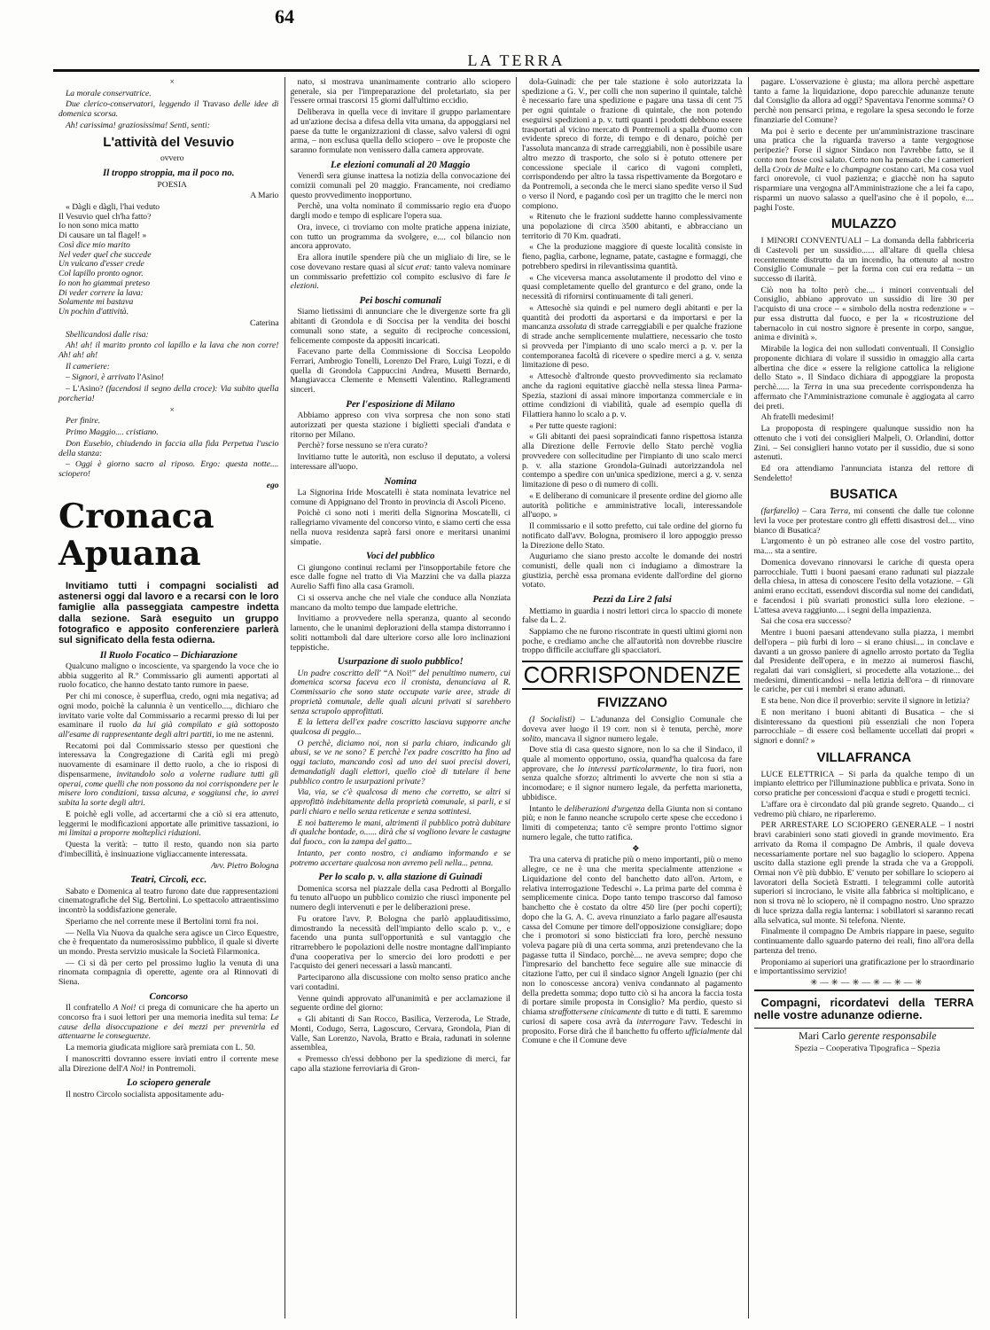64
LA TERRA
×
La morale conservatrice.
Due clerico-conservatori, leggendo il Travaso delle idee di domenica scorsa.
Ah! carissima! graziosissima! Senti, senti:
L'attività del Vesuvio
ovvero
Il troppo stroppia, ma il poco no.
POESIA
A Mario
« Dàgli e dàgli, l'hai veduto
Il Vesuvio quel ch'ha fatto?
Io non sono mica matto
Di causare un tal flagel! »
Così dice mio marito
Nel veder quel che succede
Un vulcano d'esser crede
Col lapillo pronto ognor.
Io non ho giammai preteso
Di veder correre la lava:
Solamente mi bastava
Un pochin d'attività.
Caterina
Sbellicandosi dalle risa:
Ah! ah! il marito pronto col lapillo e la lava che non corre! Ah! ah! ah!
Il cameriere:
– Signori, è arrivato l'Asino!
– L'Asino? (facendosi il segno della croce): Via subito quella porcheria!
×
Per finire.
Primo Maggio.... cristiano.
Don Eusebio, chiudendo in faccia alla fida Perpetua l'uscio della stanza:
– Oggi è giorno sacro al riposo. Ergo: questa notte.... sciopero!
ego
Cronaca Apuana
Invitiamo tutti i compagni socialisti ad astenersi oggi dal lavoro e a recarsi con le loro famiglie alla passeggiata campestre indetta dalla sezione. Sarà eseguito un gruppo fotografico e apposito conferenziere parlerà sul significato della festa odierna.
Il Ruolo Focatico – Dichiarazione
Qualcuno maligno o incosciente, va spargendo la voce che io abbia suggerito al R.º Commissario gli aumenti apportati al ruolo focatico, che hanno destato tanto rumore in paese.
Per chi mi conosce, è superflua, credo, ogni mia negativa; ad ogni modo, poichè la calunnia è un venticello...., dichiaro che invitato varie volte dal Commissario a recarmi presso di lui per esaminare il ruolo da lui già compilato e già sottoposto all'esame di rappresentante degli altri partiti, io me ne astenni.
Recatomi poi dal Commissario stesso per questioni che interessava la Congregazione di Carità egli mi pregò nuovamente di esaminare il detto ruolo, a che io risposi di dispensarmene, invitandolo solo a volerne radiare tutti gli operai, come quelli che non possono da noi corrispondere per le misere loro condizioni, tassa alcuna, e soggiunsi che, io avrei subita la sorte degli altri.
E poichè egli volle, ad accertarmi che a ciò si era attenuto, leggermi le modificazioni apportate alle primitive tassazioni, io mi limitai a proporre molteplici riduzioni.
Questa la verità: – tutto il resto, quando non sia parto d'imbecillità, è insinuazione vigliaccamente interessata.
Avv. Pietro Bologna
Teatri, Circoli, ecc.
Sabato e Domenica al teatro furono date due rappresentazioni cinematografiche del Sig. Bertolini. Lo spettacolo attraentissimo incontrò la soddisfazione generale.
Speriamo che nel corrente mese il Bertolini torni fra noi.
— Nella Via Nuova da qualche sera agisce un Circo Equestre, che è frequentato da numerosissimo pubblico, il quale si diverte un mondo. Presta servizio musicale la Società Filarmonica.
— Ci si dà per certo pel prossimo luglio la venuta di una rinomata compagnia di operette, agente ora al Rinnovati di Siena.
Concorso
Il confratello A Noi! ci prega di comunicare che ha aperto un concorso fra i suoi lettori per una memoria inedita sul tema: Le cause della disoccupazione e dei mezzi per prevenirla ed attenuarne le conseguenze.
La memoria giudicata migliore sarà premiata con L. 50.
I manoscritti dovranno essere inviati entro il corrente mese alla Direzione dell'A Noi! in Pontremoli.
Lo sciopero generale
Il nostro Circolo socialista appositamente adu-
nato, si mostrava unanimamente contrario allo sciopero generale, sia per l'impreparazione del proletariato, sia per l'essere ormai trascorsi 15 giorni dall'ultimo eccidio.
Deliberava in quella vece di invitare il gruppo parlamentare ad un'azione decisa a difesa della vita umana, da appoggiarsi nel paese da tutte le organizzazioni di classe, salvo valersi di ogni arma, – non esclusa quella dello sciopero – ove le proposte che saranno formulate non venissero dalla camera approvate.
Le elezioni comunali al 20 Maggio
Venerdì sera giunse inattesa la notizia della convocazione dei comizii comunali pel 20 maggio. Francamente, noi crediamo questo provvedimento inopportuno.
Perchè, una volta nominato il commissario regio era d'uopo dargli modo e tempo di esplicare l'opera sua.
Ora, invece, ci troviamo con molte pratiche appena iniziate, con tutto un programma da svolgere, e.... col bilancio non ancora approvato.
Era allora inutile spendere più che un migliaio di lire, se le cose dovevano restare quasi al sicut erat: tanto valeva nominare un commissario prefettizio col compito esclusivo di fare le elezioni.
Pei boschi comunali
Siamo lietissimi di annunciare che le divergenze sorte fra gli abitanti di Grondola e di Soccisa per la vendita dei boschi comunali sono state, a seguito di reciproche concessioni, felicemente composte da appositi incaricati.
Facevano parte della Commissione di Soccisa Leopoldo Ferrari, Ambrogio Tonelli, Lorenzo Del Fraro, Luigi Tozzi, e di quella di Grondola Cappuccini Andrea, Musetti Bernardo, Mangiavacca Clemente e Mensetti Valentino. Rallegramenti sinceri.
Per l'esposizione di Milano
Abbiamo appreso con viva sorpresa che non sono stati autorizzati per questa stazione i biglietti speciali d'andata e ritorno per Milano.
Perchè? forse nessuno se n'era curato?
Invitiamo tutte le autorità, non escluso il deputato, a volersi interessare all'uopo.
Nomina
La Signorina Iride Moscatelli è stata nominata levatrice nel comune di Appignano del Tronto in provincia di Ascoli Piceno.
Poichè ci sono noti i meriti della Signorina Moscatelli, ci rallegriamo vivamente del concorso vinto, e siamo certi che essa nella nuova residenza saprà farsi onore e meritarsi unanimi simpatie.
Voci del pubblico
Ci giungono continui reclami per l'insopportabile fetore che esce dalle fogne nel tratto di Via Mazzini che va dalla piazza Aurelio Saffi fino alla casa Gramoli.
Ci si osserva anche che nel viale che conduce alla Nonziata mancano da molto tempo due lampade elettriche.
Invitiamo a provvedere nella speranza, quanto al secondo lamento, che le unanimi deplorazioni della stampa distorranno i soliti nottamboli dal dare ulteriore corso alle loro inclinazioni teppistiche.
Usurpazione di suolo pubblico!
Un padre coscritto dell' “A Noi!” del penultimo numero, cui domenica scorsa faceva eco il cronista, denunciava al R. Commissario che sono state occupate varie aree, strade di proprietà comunale, delle quali alcuni privati si sarebbero senza scrupolo approfittati.
E la lettera dell'ex padre coscritto lasciava supporre anche qualcosa di peggio...
O perchè, diciamo noi, non si parla chiaro, indicando gli abusi, se ve ne sono? E perchè l'ex padre coscritto ha fino ad oggi taciuto, mancando così ad uno dei suoi precisi doveri, demandatigli dagli elettori, quello cioè di tutelare il bene pubblico contro le usurpazioni private?
Via, via, se c'è qualcosa di meno che corretto, se altri si approfittò indebitamente della proprietà comunale, si parli, e si parli chiaro e nello senza reticenze e senza sottintesi.
E noi batteremo le mani, altrimenti il pubblico potrà dubitare di qualche bontade, o...... dirà che si vogliono levare le castagne dal fuoco.. con la zampa del gatto...
Intanto, per conto nostro, ci andiamo informando e se potremo accertare qualcosa non avremo peli nella... penna.
Per lo scalo p. v. alla stazione di Guinadi
Domenica scorsa nel piazzale della casa Pedrotti al Borgallo fu tenuto all'uopo un pubblico comizio che riuscì imponente pel numero degli intervenuti e per le deliberazioni prese.
Fu oratore l'avv. P. Bologna che parlò applauditissimo, dimostrando la necessità dell'impianto dello scalo p. v., e facendo una punta sull'opportunità e sul vantaggio che ritrarrebbero le popolazioni delle nostre montagne dall'impianto d'una cooperativa per lo smercio dei loro prodotti e per l'acquisto dei generi necessari a lassù mancanti.
Parteciparono alla discussione con molto senso pratico anche vari contadini.
Venne quindi approvato all'unanimità e per acclamazione il seguente ordine del giorno:
« Gli abitanti di San Rocco, Basilica, Verzeroda, Le Strade, Monti, Codugo, Serra, Lagoscuro, Cervara, Grondola, Pian di Valle, San Lorenzo, Navola, Bratto e Braia, radunati in solenne assemblea,
« Premesso ch'essi debbono per la spedizione di merci, far capo alla stazione ferroviaria di Gron-
dola-Guinadi: che per tale stazione è solo autorizzata la spedizione a G. V., per colli che non superino il quintale, talchè è necessario fare una spedizione e pagare una tassa di cent 75 per ogni quintale o frazione di quintale, che non potendo eseguirsi spedizioni a p. v. tutti quanti i prodotti debbono essere trasportati al vicino mercato di Pontremoli a spalla d'uomo con evidente spreco di forze, di tempo e di denaro, poichè per l'assoluta mancanza di strade carreggiabili, non è possibile usare altro mezzo di trasporto, che solo si è potuto ottenere per concessione speciale il carico di vagoni completi, corrispondendo per altro la tassa rispettivamente da Borgotaro e da Pontremoli, a seconda che le merci siano spedite verso il Sud o verso il Nord, e pagando così per un tragitto che le merci non compiono.
« Ritenuto che le frazioni suddette hanno complessivamente una popolazione di circa 3500 abitanti, e abbracciano un territorio di 70 Km. quadrati.
« Che la produzione maggiore di queste località consiste in fieno, paglia, carbone, legname, patate, castagne e formaggi, che potrebbero spedirsi in rilevantissima quantità.
« Che viceversa manca assolutamente il prodotto del vino e quasi completamente quello del granturco e del grano, onde la necessità di rifornirsi continuamente di tali generi.
« Attesochè sia quindi e pel numero degli abitanti e per la quantità dei prodotti da asportarsi e da importarsi e per la mancanza assoluta di strade carreggiabili e per qualche frazione di strade anche semplicemente mulattiere, necessario che tosto si provveda per l'impianto di uno scalo merci a p. v. per la contemporanea facoltà di ricevere o spedire merci a g. v. senza limitazione di peso.
« Attesochè d'altronde questo provvedimento sia reclamato anche da ragioni equitative giacchè nella stessa linea Parma-Spezia, stazioni di assai minore importanza commerciale e in ottime condizioni di viabilità, quale ad esempio quella di Filattiera hanno lo scalo a p. v.
« Per tutte queste ragioni:
« Gli abitanti dei paesi sopraindicati fanno rispettosa istanza alla Direzione delle Ferrovie dello Stato perchè voglia provvedere con sollecitudine per l'impianto di uno scalo merci p. v. alla stazione Grondola-Guinadi autorizzandola nel contempo a spedire con un'unica spedizione, merci a g. v. senza limitazione di peso o di numero di colli.
« E deliberano di comunicare il presente ordine del giorno alle autorità politiche e amministrative locali, interessandole all'uopo. »
Il commissario e il sotto prefetto, cui tale ordine del giorno fu notificato dall'avv. Bologna, promisero il loro appoggio presso la Direzione dello Stato.
Auguriamo che siano presto accolte le domande dei nostri comunisti, delle quali non ci indugiamo a dimostrare la giustizia, perchè essa promana evidente dall'ordine del giorno votato.
Pezzi da Lire 2 falsi
Mettiamo in guardia i nostri lettori circa lo spaccio di monete false da L. 2.
Sappiamo che ne furono riscontrate in questi ultimi giorni non poche, e crediamo anche che all'autorità non dovrebbe riuscire troppo difficile acciuffare gli spacciatori.
CORRISPONDENZE
FIVIZZANO
(I Socialisti) – L'adunanza del Consiglio Comunale che doveva aver luogo il 19 corr. non si è tenuta, perchè, more solito, mancava il signor numero legale.
Dove stia di casa questo signore, non lo sa che il Sindaco, il quale al momento opportuno, ossia, quand'ha qualcosa da fare approvare, che lo interessi particolarmente, lo tira fuori, non senza qualche sforzo; altrimenti lo avverte che non si stia a incomodare; e il signor numero legale, da perfetta marionetta, ubbidisce.
Intanto le deliberazioni d'urgenza della Giunta non si contano più; e non le fanno neanche scrupolo certe spese che eccedono i limiti di competenza; tanto c'è sempre pronto l'ottimo signor numero legale, che tutto ratifica.
❖
Tra una caterva di pratiche più o meno importanti, più o meno allegre, ce ne è una che merita specialmente attenzione « Liquidazione del conto del banchetto dato all'on. Artom, e relativa interrogazione Tedeschi ». La prima parte del comma è semplicemente cinica. Dopo tanto tempo trascorso dal famoso banchetto che è costato da oltre 450 lire (per pochi coperti); dopo che la G. A. C. aveva rinunziato a farlo pagare all'esausta cassa del Comune per timore dell'opposizione consigliare; dopo che i promotori si sono bisticciati fra loro, perchè nessuno voleva pagare più di una certa somma, anzi pretendevano che la pagasse tutta il Sindaco, porchè.... ne aveva sempre; dopo che l'impresario del banchetto fece seguire alle sue minaccie di citazione l'atto, per cui il sindaco signor Angeli Ignazio (per chi non lo conoscesse ancora) veniva condannato al pagamento della predetta somma; dopo tutto ciò si ha ancora la faccia tosta di portare simile proposta in Consiglio? Ma perdio, questo si chiama straffottersene cinicamente di tutto e di tutti. E saremmo curiosi di sapere cosa avrà da interrogare l'avv. Tedeschi in proposito. Forse dirà che il banchetto fu offerto ufficialmente dal Comune e che il Comune deve
pagare. L'osservazione è giusta; ma allora perchè aspettare tanto a farne la liquidazione, dopo parecchie adunanze tenute dal Consiglio da allora ad oggi? Spaventava l'enorme somma? O perchè non pensarci prima, e regolare la spesa secondo le forze finanziarie del Comune?
Ma poi è serio e decente per un'amministrazione trascinare una pratica che la riguarda traverso a tante vergognose peripezie? Forse il signor Sindaco non l'avrebbe fatto, se il conto non fosse così salato. Certo non ha pensato che i camerieri della Croix de Malte e lo champagne costano cari. Ma cosa vuol farci onorevole, ci vuol pazienza; e giacchè non ha saputo risparmiare una vergogna all'Amministrazione che a lei fa capo, risparmi un nuovo salasso a quell'asino che è il popolo, e.... paghi l'oste.
MULAZZO
I MINORI CONVENTUALI – La domanda della fabbriceria di Castevoli per un sussidio...... all'altare di quella chiesa recentemente distrutto da un incendio, ha ottenuto al nostro Consiglio Comunale – per la forma con cui era redatta – un successo di ilarità.
Ciò non ha tolto però che.... i minori conventuali del Consiglio, abbiano approvato un sussidio di lire 30 per l'acquisto di una croce – « simbolo della nostra redenzione » – pur essa distrutta dal fuoco, e per la « ricostruzione del tabernacolo in cui nostro signore è presente in corpo, sangue, anima e divinità ».
Mirabile la logica dei non sullodati conventuali. Il Consiglio proponente dichiara di volare il sussidio in omaggio alla carta albertina che dice « essere la religione cattolica la religione dello Stato ». Il Sindaco dichiara di appoggiare la proposta perchè...... la Terra in una sua precedente corrispondenza ha affermato che l'Amministrazione comunale è aggiogata al carro dei preti.
Ah fratelli medesimi!
La propoposta di respingere qualunque sussidio non ha ottenuto che i voti dei consiglieri Malpeli, O. Orlandini, dottor Zini. – Sei consiglieri hanno votato per il sussidio, due si sono astenuti.
Ed ora attendiamo l'annunciata istanza del rettore di Sendeletto!
BUSATICA
(farfarello) – Cara Terra, mi consenti che dalle tue colonne levi la voce per protestare contro gli effetti disastrosi del.... vino bianco di Busatica?
L'argomento è un pò estraneo alle cose del vostro partito, ma.... sta a sentire.
Domenica dovevano rinnovarsi le cariche di questa opera parrocchiale. Tutti i buoni paesani erano radunati sul piazzale della chiesa, in attesa di conoscere l'esito della votazione. – Gli animi erano eccitati, essendovi discordia sul nome dei candidati, e facendosi i più svariati pronostici sulla loro elezione. – L'attesa aveva raggiunto.... i segni della impazienza.
Sai che cosa era successo?
Mentre i buoni paesani attendevano sulla piazza, i membri dell'opera – più furbi di loro – si erano chiusi.... in conclave e davanti a un grosso paniere di agnello arrosto portato da Teglia dal Presidente dell'opera, e in mezzo ai numerosi fiaschi, regalati dai vari consiglieri, si procedette alla votazione... dei medesimi, dimenticandosi – nella letizia dell'ora – di rinnovare le cariche, per cui i membri si erano adunati.
E sta bene. Non dice il proverbio: servite il signore in letizia?
E non meritano i buoni abitanti di Busatica – che si disinteressano da questioni più essenziali che non l'opera parrocchiale – di essere così bellamente uccellati dai propri « signori e donni? »
VILLAFRANCA
LUCE ELETTRICA – Si parla da qualche tempo di un impianto elettrico per l'illuminazione pubblica e privata. Sono in corso pratiche per concessioni d'acqua e studi e progetti tecnici.
L'affare ora è circondato dal più grande segreto. Quando... ci vedremo più chiaro, ne riparleremo.
PER ARRESTARE LO SCIOPERO GENERALE – I nostri bravi carabinieri sono stati giovedì in grande movimento. Era arrivato da Roma il compagno De Ambris, il quale doveva necessariamente portare nel suo bagaglio lo sciopero. Appena uscito dalla stazione egli prende la strada che va a Groppoli. Ormai non v'è più dubbio. E' venuto per sobillare lo sciopero ai lavoratori della Società Estratti. I telegrammi colle autorità superiori si incrociano, le visite alla fabbrica si moltiplicano, e non si trova nè lo sciopero, nè il compagno nostro. Uno sprazzo di luce sprizza dalla regia lanterna: i sobillatori si saranno recati alla selvatica, sul monte. Si telefona. Niente.
Finalmente il compagno De Ambris riappare in paese, seguito continuamente dallo sguardo paterno dei reali, fino all'ora della partenza del treno.
Proponiamo ai superiori una gratificazione per lo straordinario e importantissimo servizio!
✳—✳—✳—✳—✳—✳
Compagni, ricordatevi della TERRA nelle vostre adunanze odierne.
Mari Carlo gerente responsabile
Spezia – Cooperativa Tipografica – Spezia